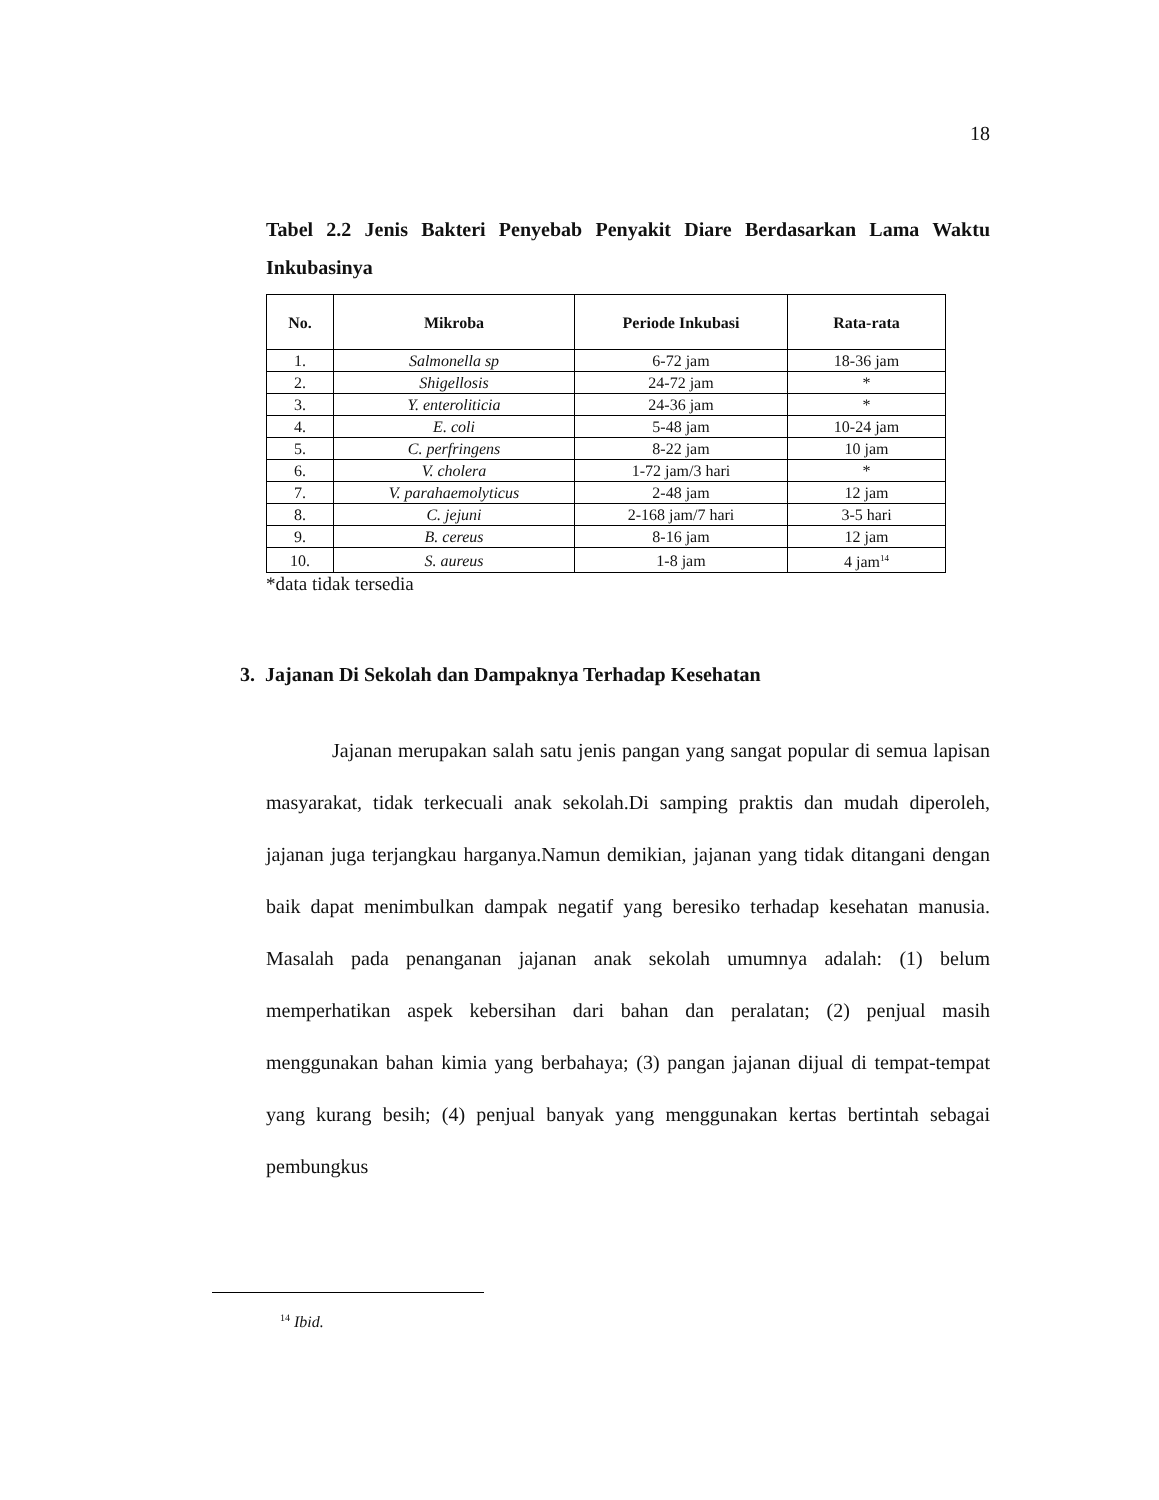18
Tabel 2.2 Jenis Bakteri Penyebab Penyakit Diare Berdasarkan Lama Waktu Inkubasinya
| No. | Mikroba | Periode Inkubasi | Rata-rata |
| --- | --- | --- | --- |
| 1. | Salmonella sp | 6-72 jam | 18-36 jam |
| 2. | Shigellosis | 24-72 jam | * |
| 3. | Y. enteroliticia | 24-36 jam | * |
| 4. | E. coli | 5-48 jam | 10-24 jam |
| 5. | C. perfringens | 8-22 jam | 10 jam |
| 6. | V. cholera | 1-72 jam/3 hari | * |
| 7. | V. parahaemolyticus | 2-48 jam | 12 jam |
| 8. | C. jejuni | 2-168 jam/7 hari | 3-5 hari |
| 9. | B. cereus | 8-16 jam | 12 jam |
| 10. | S. aureus | 1-8 jam | 4 jam<sup>14</sup> |
*data tidak tersedia
3. Jajanan Di Sekolah dan Dampaknya Terhadap Kesehatan
Jajanan merupakan salah satu jenis pangan yang sangat popular di semua lapisan masyarakat, tidak terkecuali anak sekolah.Di samping praktis dan mudah diperoleh, jajanan juga terjangkau harganya.Namun demikian, jajanan yang tidak ditangani dengan baik dapat menimbulkan dampak negatif yang beresiko terhadap kesehatan manusia. Masalah pada penanganan jajanan anak sekolah umumnya adalah: (1) belum memperhatikan aspek kebersihan dari bahan dan peralatan; (2) penjual masih menggunakan bahan kimia yang berbahaya; (3) pangan jajanan dijual di tempat-tempat yang kurang besih; (4) penjual banyak yang menggunakan kertas bertintah sebagai pembungkus
<sup>14</sup> Ibid.